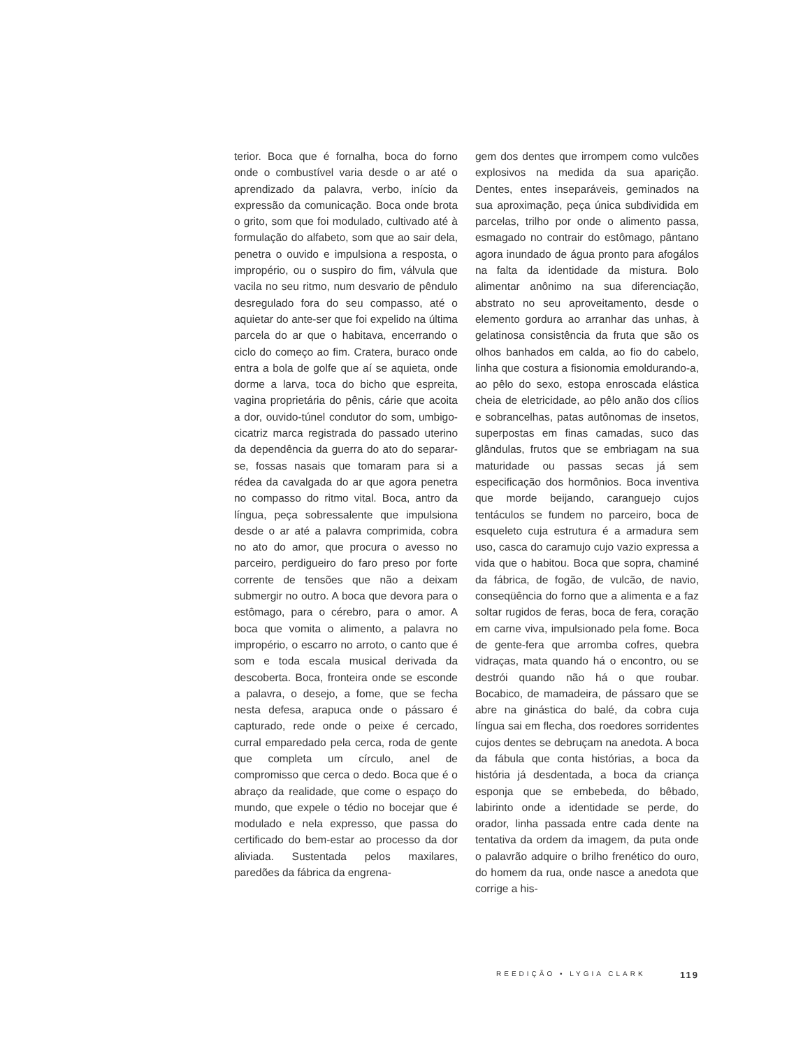terior. Boca que é fornalha, boca do forno onde o combustível varia desde o ar até o aprendizado da palavra, verbo, início da expressão da comunicação. Boca onde brota o grito, som que foi modulado, cultivado até à formulação do alfabeto, som que ao sair dela, penetra o ouvido e impulsiona a resposta, o impropério, ou o suspiro do fim, válvula que vacila no seu ritmo, num desvario de pêndulo desregulado fora do seu compasso, até o aquietar do ante-ser que foi expelido na última parcela do ar que o habitava, encerrando o ciclo do começo ao fim. Cratera, buraco onde entra a bola de golfe que aí se aquieta, onde dorme a larva, toca do bicho que espreita, vagina proprietária do pênis, cárie que acoita a dor, ouvido-túnel condutor do som, umbigo-cicatriz marca registrada do passado uterino da dependência da guerra do ato do separar-se, fossas nasais que tomaram para si a rédea da cavalgada do ar que agora penetra no compasso do ritmo vital. Boca, antro da língua, peça sobressalente que impulsiona desde o ar até a palavra comprimida, cobra no ato do amor, que procura o avesso no parceiro, perdigueiro do faro preso por forte corrente de tensões que não a deixam submergir no outro. A boca que devora para o estômago, para o cérebro, para o amor. A boca que vomita o alimento, a palavra no impropério, o escarro no arroto, o canto que é som e toda escala musical derivada da descoberta. Boca, fronteira onde se esconde a palavra, o desejo, a fome, que se fecha nesta defesa, arapuca onde o pássaro é capturado, rede onde o peixe é cercado, curral emparedado pela cerca, roda de gente que completa um círculo, anel de compromisso que cerca o dedo. Boca que é o abraço da realidade, que come o espaço do mundo, que expele o tédio no bocejar que é modulado e nela expresso, que passa do certificado do bem-estar ao processo da dor aliviada. Sustentada pelos maxilares, paredões da fábrica da engrena-
gem dos dentes que irrompem como vulcões explosivos na medida da sua aparição. Dentes, entes inseparáveis, geminados na sua aproximação, peça única subdividida em parcelas, trilho por onde o alimento passa, esmagado no contrair do estômago, pântano agora inundado de água pronto para afogálos na falta da identidade da mistura. Bolo alimentar anônimo na sua diferenciação, abstrato no seu aproveitamento, desde o elemento gordura ao arranhar das unhas, à gelatinosa consistência da fruta que são os olhos banhados em calda, ao fio do cabelo, linha que costura a fisionomia emoldurando-a, ao pêlo do sexo, estopa enroscada elástica cheia de eletricidade, ao pêlo anão dos cílios e sobrancelhas, patas autônomas de insetos, superpostas em finas camadas, suco das glândulas, frutos que se embriagam na sua maturidade ou passas secas já sem especificação dos hormônios. Boca inventiva que morde beijando, caranguejo cujos tentáculos se fundem no parceiro, boca de esqueleto cuja estrutura é a armadura sem uso, casca do caramujo cujo vazio expressa a vida que o habitou. Boca que sopra, chaminé da fábrica, de fogão, de vulcão, de navio, conseqüência do forno que a alimenta e a faz soltar rugidos de feras, boca de fera, coração em carne viva, impulsionado pela fome. Boca de gente-fera que arromba cofres, quebra vidraças, mata quando há o encontro, ou se destrói quando não há o que roubar. Bocabico, de mamadeira, de pássaro que se abre na ginástica do balé, da cobra cuja língua sai em flecha, dos roedores sorridentes cujos dentes se debruçam na anedota. A boca da fábula que conta histórias, a boca da história já desdentada, a boca da criança esponja que se embebeda, do bêbado, labirinto onde a identidade se perde, do orador, linha passada entre cada dente na tentativa da ordem da imagem, da puta onde o palavrão adquire o brilho frenético do ouro, do homem da rua, onde nasce a anedota que corrige a his-
REEDIÇÃO • LYGIA CLARK 119